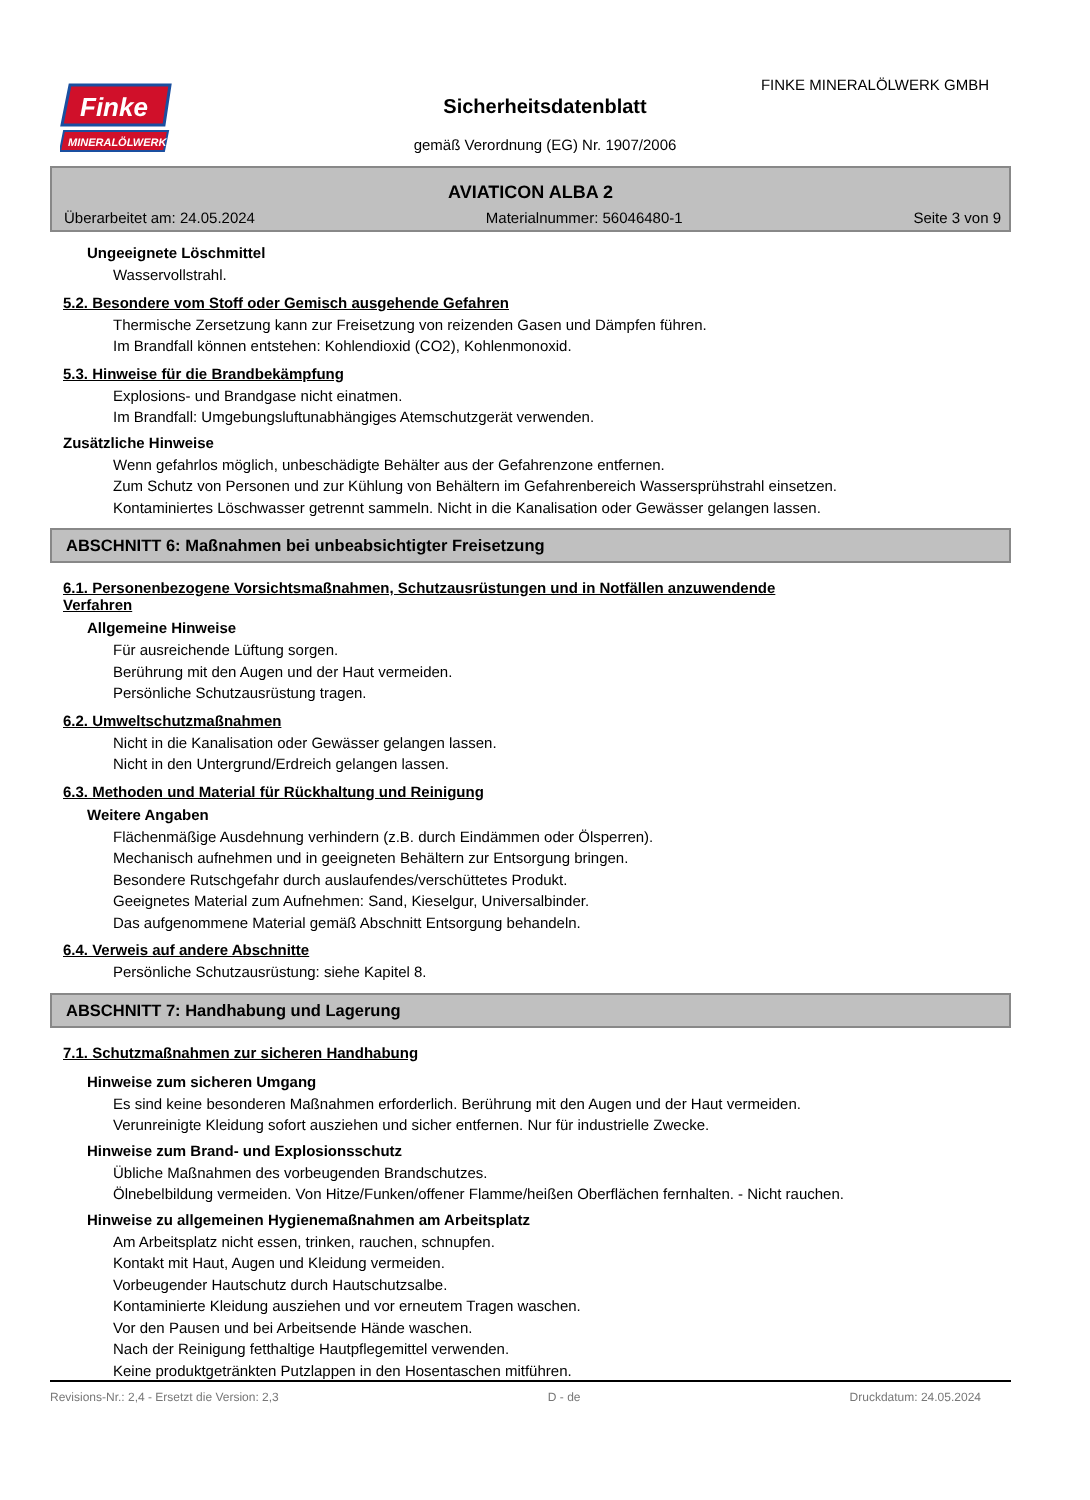Finke
MINERALÖLWERK
FINKE MINERALÖLWERK GMBH
Sicherheitsdatenblatt
gemäß Verordnung (EG) Nr. 1907/2006
AVIATICON ALBA 2
Überarbeitet am: 24.05.2024 Materialnummer: 56046480-1 Seite 3 von 9
Ungeeignete Löschmittel
Wasservollstrahl.
5.2. Besondere vom Stoff oder Gemisch ausgehende Gefahren
Thermische Zersetzung kann zur Freisetzung von reizenden Gasen und Dämpfen führen.
Im Brandfall können entstehen: Kohlendioxid (CO2), Kohlenmonoxid.
5.3. Hinweise für die Brandbekämpfung
Explosions- und Brandgase nicht einatmen.
Im Brandfall: Umgebungsluftunabhängiges Atemschutzgerät verwenden.
Zusätzliche Hinweise
Wenn gefahrlos möglich, unbeschädigte Behälter aus der Gefahrenzone entfernen.
Zum Schutz von Personen und zur Kühlung von Behältern im Gefahrenbereich Wassersprühstrahl einsetzen.
Kontaminiertes Löschwasser getrennt sammeln. Nicht in die Kanalisation oder Gewässer gelangen lassen.
ABSCHNITT 6: Maßnahmen bei unbeabsichtigter Freisetzung
6.1. Personenbezogene Vorsichtsmaßnahmen, Schutzausrüstungen und in Notfällen anzuwendende
Verfahren
Allgemeine Hinweise
Für ausreichende Lüftung sorgen.
Berührung mit den Augen und der Haut vermeiden.
Persönliche Schutzausrüstung tragen.
6.2. Umweltschutzmaßnahmen
Nicht in die Kanalisation oder Gewässer gelangen lassen.
Nicht in den Untergrund/Erdreich gelangen lassen.
6.3. Methoden und Material für Rückhaltung und Reinigung
Weitere Angaben
Flächenmäßige Ausdehnung verhindern (z.B. durch Eindämmen oder Ölsperren).
Mechanisch aufnehmen und in geeigneten Behältern zur Entsorgung bringen.
Besondere Rutschgefahr durch auslaufendes/verschüttetes Produkt.
Geeignetes Material zum Aufnehmen: Sand, Kieselgur, Universalbinder.
Das aufgenommene Material gemäß Abschnitt Entsorgung behandeln.
6.4. Verweis auf andere Abschnitte
Persönliche Schutzausrüstung: siehe Kapitel 8.
ABSCHNITT 7: Handhabung und Lagerung
7.1. Schutzmaßnahmen zur sicheren Handhabung
Hinweise zum sicheren Umgang
Es sind keine besonderen Maßnahmen erforderlich. Berührung mit den Augen und der Haut vermeiden.
Verunreinigte Kleidung sofort ausziehen und sicher entfernen. Nur für industrielle Zwecke.
Hinweise zum Brand- und Explosionsschutz
Übliche Maßnahmen des vorbeugenden Brandschutzes.
Ölnebelbildung vermeiden. Von Hitze/Funken/offener Flamme/heißen Oberflächen fernhalten. - Nicht rauchen.
Hinweise zu allgemeinen Hygienemaßnahmen am Arbeitsplatz
Am Arbeitsplatz nicht essen, trinken, rauchen, schnupfen.
Kontakt mit Haut, Augen und Kleidung vermeiden.
Vorbeugender Hautschutz durch Hautschutzsalbe.
Kontaminierte Kleidung ausziehen und vor erneutem Tragen waschen.
Vor den Pausen und bei Arbeitsende Hände waschen.
Nach der Reinigung fetthaltige Hautpflegemittel verwenden.
Keine produktgetränkten Putzlappen in den Hosentaschen mitführen.
Revisions-Nr.: 2,4 - Ersetzt die Version: 2,3 D - de Druckdatum: 24.05.2024